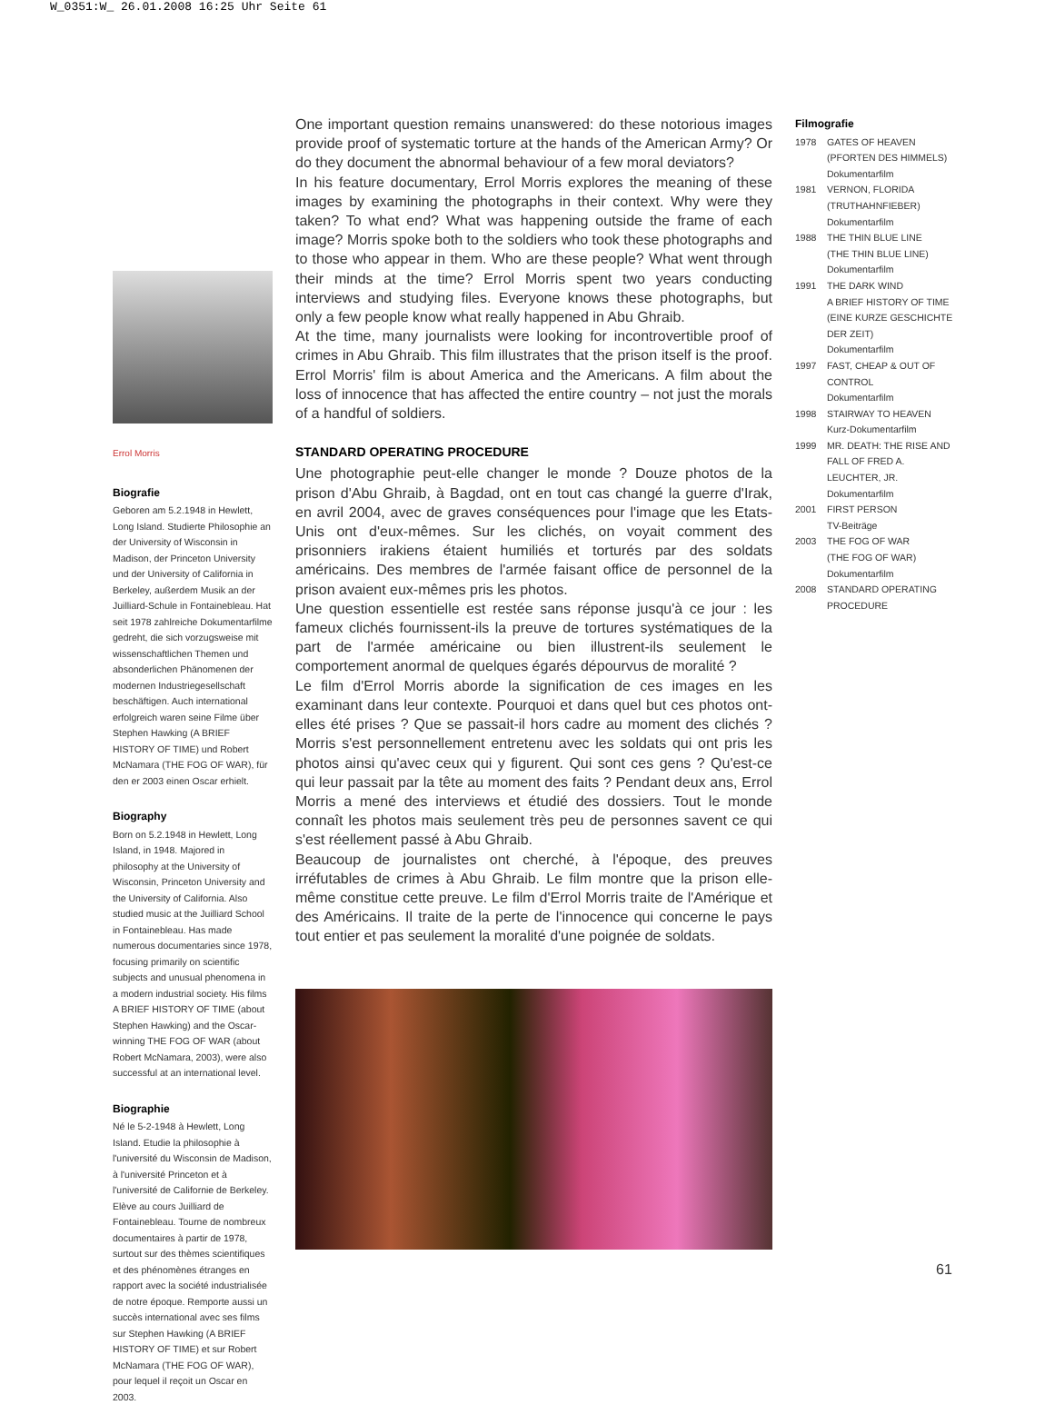W_0351:W_ 26.01.2008 16:25 Uhr Seite 61
Errol Morris
Biografie
Geboren am 5.2.1948 in Hewlett, Long Island. Studierte Philosophie an der University of Wisconsin in Madison, der Princeton University und der University of California in Berkeley, außerdem Musik an der Juilliard-Schule in Fontainebleau. Hat seit 1978 zahlreiche Dokumentarfilme gedreht, die sich vorzugsweise mit wissenschaftlichen Themen und absonderlichen Phänomenen der modernen Industriegesellschaft beschäftigen. Auch international erfolgreich waren seine Filme über Stephen Hawking (A BRIEF HISTORY OF TIME) und Robert McNamara (THE FOG OF WAR), für den er 2003 einen Oscar erhielt.
Biography
Born on 5.2.1948 in Hewlett, Long Island, in 1948. Majored in philosophy at the University of Wisconsin, Princeton University and the University of California. Also studied music at the Juilliard School in Fontainebleau. Has made numerous documentaries since 1978, focusing primarily on scientific subjects and unusual phenomena in a modern industrial society. His films A BRIEF HISTORY OF TIME (about Stephen Hawking) and the Oscar-winning THE FOG OF WAR (about Robert McNamara, 2003), were also successful at an international level.
Biographie
Né le 5-2-1948 à Hewlett, Long Island. Etudie la philosophie à l'université du Wisconsin de Madison, à l'université Princeton et à l'université de Californie de Berkeley. Elève au cours Juilliard de Fontainebleau. Tourne de nombreux documentaires à partir de 1978, surtout sur des thèmes scientifiques et des phénomènes étranges en rapport avec la société industrialisée de notre époque. Remporte aussi un succès international avec ses films sur Stephen Hawking (A BRIEF HISTORY OF TIME) et sur Robert McNamara (THE FOG OF WAR), pour lequel il reçoit un Oscar en 2003.
One important question remains unanswered: do these notorious images provide proof of systematic torture at the hands of the American Army? Or do they document the abnormal behaviour of a few moral deviators?
In his feature documentary, Errol Morris explores the meaning of these images by examining the photographs in their context. Why were they taken? To what end? What was happening outside the frame of each image? Morris spoke both to the soldiers who took these photographs and to those who appear in them. Who are these people? What went through their minds at the time? Errol Morris spent two years conducting interviews and studying files. Everyone knows these photographs, but only a few people know what really happened in Abu Ghraib.
At the time, many journalists were looking for incontrovertible proof of crimes in Abu Ghraib. This film illustrates that the prison itself is the proof. Errol Morris' film is about America and the Americans. A film about the loss of innocence that has affected the entire country – not just the morals of a handful of soldiers.
STANDARD OPERATING PROCEDURE
Une photographie peut-elle changer le monde ? Douze photos de la prison d'Abu Ghraib, à Bagdad, ont en tout cas changé la guerre d'Irak, en avril 2004, avec de graves conséquences pour l'image que les Etats-Unis ont d'eux-mêmes. Sur les clichés, on voyait comment des prisonniers irakiens étaient humiliés et torturés par des soldats américains. Des membres de l'armée faisant office de personnel de la prison avaient eux-mêmes pris les photos.
Une question essentielle est restée sans réponse jusqu'à ce jour : les fameux clichés fournissent-ils la preuve de tortures systématiques de la part de l'armée américaine ou bien illustrent-ils seulement le comportement anormal de quelques égarés dépourvus de moralité ?
Le film d'Errol Morris aborde la signification de ces images en les examinant dans leur contexte. Pourquoi et dans quel but ces photos ont-elles été prises ? Que se passait-il hors cadre au moment des clichés ? Morris s'est personnellement entretenu avec les soldats qui ont pris les photos ainsi qu'avec ceux qui y figurent. Qui sont ces gens ? Qu'est-ce qui leur passait par la tête au moment des faits ? Pendant deux ans, Errol Morris a mené des interviews et étudié des dossiers. Tout le monde connaît les photos mais seulement très peu de personnes savent ce qui s'est réellement passé à Abu Ghraib.
Beaucoup de journalistes ont cherché, à l'époque, des preuves irréfutables de crimes à Abu Ghraib. Le film montre que la prison elle-même constitue cette preuve. Le film d'Errol Morris traite de l'Amérique et des Américains. Il traite de la perte de l'innocence qui concerne le pays tout entier et pas seulement la moralité d'une poignée de soldats.
Filmografie
1978 GATES OF HEAVEN
(PFORTEN DES HIMMELS)
Dokumentarfilm
1981 VERNON, FLORIDA
(TRUTHAHNFIEBER)
Dokumentarfilm
1988 THE THIN BLUE LINE
(THE THIN BLUE LINE)
Dokumentarfilm
1991 THE DARK WIND
A BRIEF HISTORY OF TIME (EINE KURZE GESCHICHTE DER ZEIT)
Dokumentarfilm
1997 FAST, CHEAP & OUT OF CONTROL
Dokumentarfilm
1998 STAIRWAY TO HEAVEN
Kurz-Dokumentarfilm
1999 MR. DEATH: THE RISE AND FALL OF FRED A. LEUCHTER, JR.
Dokumentarfilm
2001 FIRST PERSON
TV-Beiträge
2003 THE FOG OF WAR
(THE FOG OF WAR)
Dokumentarfilm
2008 STANDARD OPERATING PROCEDURE
61